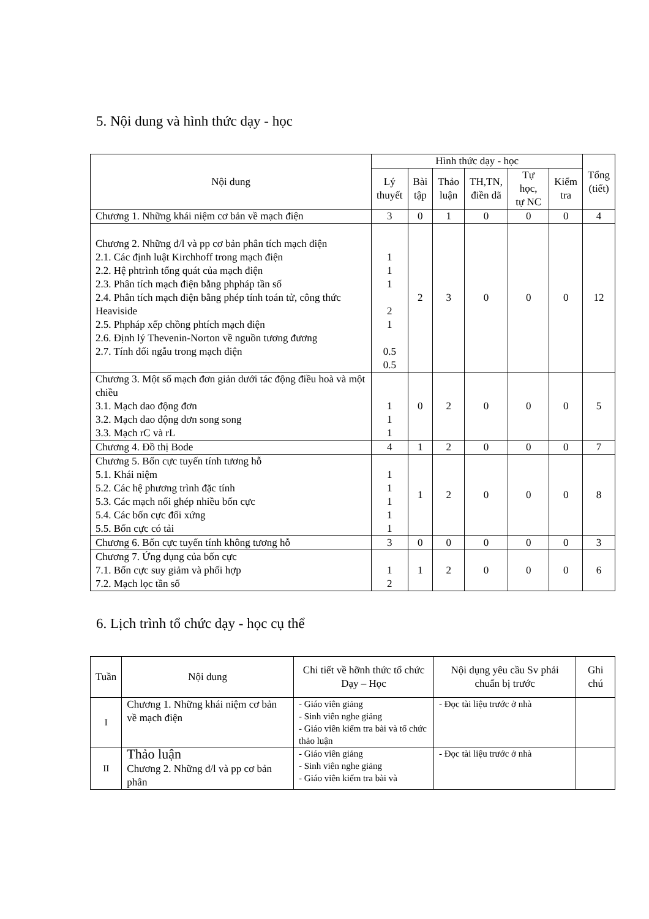5. Nội dung và hình thức dạy - học
| Nội dung | Hình thức dạy - học | | | | | | Tổng (tiết) |
| --- | --- | --- | --- | --- | --- | --- | --- |
| | Lý thuyết | Bài tập | Thảo luận | TH,TN, điền dã | Tự học, tự NC | Kiểm tra | |
| Chương 1. Những khái niệm cơ bản về mạch điện | 3 | 0 | 1 | 0 | 0 | 0 | 4 |
| Chương 2. Những đ/l và pp cơ bản phân tích mạch điện 2.1. Các định luật Kirchhoff trong mạch điện 2.2. Hệ phtrình tổng quát của mạch điện 2.3. Phân tích mạch điện bằng phpháp tần số 2.4. Phân tích mạch điện bằng phép tính toán tử, công thức Heaviside 2.5. Phpháp xếp chồng phtích mạch điện 2.6. Định lý Thevenin-Norton về nguồn tương đương 2.7. Tính đối ngẫu trong mạch điện | 1 1 1 2 1 0.5 0.5 | 2 | 3 | 0 | 0 | 0 | 12 |
| Chương 3. Một số mạch đơn giản dưới tác động điều hoà và một chiều 3.1. Mạch dao động đơn 3.2. Mạch dao động dơn song song 3.3. Mạch rC và rL | 1 1 1 | 0 | 2 | 0 | 0 | 0 | 5 |
| Chương 4. Đồ thị Bode | 4 | 1 | 2 | 0 | 0 | 0 | 7 |
| Chương 5. Bốn cực tuyến tính tương hỗ 5.1. Khái niệm 5.2. Các hệ phương trình đặc tính 5.3. Các mạch nối ghép nhiều bốn cực 5.4. Các bốn cực đối xứng 5.5. Bốn cực có tải | 1 1 1 1 1 | 1 | 2 | 0 | 0 | 0 | 8 |
| Chương 6. Bốn cực tuyến tính không tương hỗ | 3 | 0 | 0 | 0 | 0 | 0 | 3 |
| Chương 7. Ứng dụng của bốn cực 7.1. Bốn cực suy giảm và phối hợp 7.2. Mạch lọc tần số | 1 2 | 1 | 2 | 0 | 0 | 0 | 6 |
6. Lịch trình tổ chức dạy - học cụ thể
| Tuần | Nội dung | Chi tiết về hỡnh thức tổ chức Dạy – Học | Nội dụng yêu cầu Sv phải chuẩn bị trước | Ghi chú |
| --- | --- | --- | --- | --- |
| I | Chương 1. Những khái niệm cơ bản về mạch điện | - Giáo viên giảng - Sinh viên nghe giảng - Giáo viên kiểm tra bài và tổ chức thảo luận | - Đọc tài liệu trước ở nhà | |
| II | Thảo luận Chương 2. Những đ/l và pp cơ bản phân | - Giáo viên giảng - Sinh viên nghe giảng - Giáo viên kiểm tra bài và | - Đọc tài liệu trước ở nhà | |